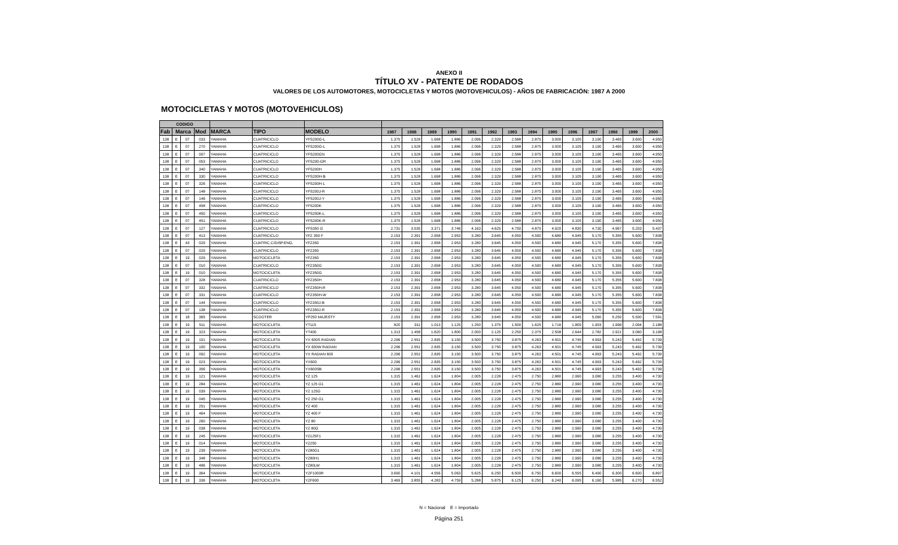ANEXO II
TÍTULO XV - PATENTE DE RODADOS
VALORES DE LOS AUTOMOTORES, MOTOCICLETAS Y MOTOS (MOTOVEHICULOS) - AÑOS DE FABRICACIÓN: 1987 A 2000
MOTOCICLETAS Y MOTOS (MOTOVEHICULOS)
| CODIGO | | | | | | | | | | | | | | | | | | | | |
| --- | --- | --- | --- | --- | --- | --- | --- | --- | --- | --- | --- | --- | --- | --- | --- | --- | --- | --- | --- | --- |
| Fab | Marca | | Mod | MARCA | TIPO | MODELO | 1987 | 1988 | 1989 | 1990 | 1991 | 1992 | 1993 | 1994 | 1995 | 1996 | 1997 | 1998 | 1999 | 2000 |
| 138 | E | 07 | 033 | YAMAHA | CUATRICICLO | YFS200G-L | 1.375 | 1.528 | 1.698 | 1.886 | 2.096 | 2.329 | 2.588 | 2.875 | 3.000 | 3.105 | 3.190 | 3.465 | 3.600 | 4.950 |
| 138 | E | 07 | 270 | YAMAHA | CUATRICICLO | YFS200G-L | 1.375 | 1.528 | 1.698 | 1.886 | 2.096 | 2.329 | 2.588 | 2.875 | 3.000 | 3.105 | 3.190 | 3.465 | 3.600 | 4.950 |
| 138 | E | 07 | 007 | YAMAHA | CUATRICICLO | YFS200GN | 1.375 | 1.528 | 1.698 | 1.886 | 2.096 | 2.329 | 2.588 | 2.875 | 3.000 | 3.105 | 3.190 | 3.465 | 3.600 | 4.950 |
| 138 | E | 07 | 053 | YAMAHA | CUATRICICLO | YFS200-GR | 1.375 | 1.528 | 1.698 | 1.886 | 2.096 | 2.329 | 2.588 | 2.875 | 3.000 | 3.105 | 3.190 | 3.465 | 3.600 | 4.950 |
| 138 | E | 07 | 340 | YAMAHA | CUATRICICLO | YFS200H | 1.375 | 1.528 | 1.698 | 1.886 | 2.096 | 2.329 | 2.588 | 2.875 | 3.000 | 3.105 | 3.190 | 3.465 | 3.600 | 4.950 |
| 138 | E | 07 | 330 | YAMAHA | CUATRICICLO | YFS200H-B | 1.375 | 1.528 | 1.698 | 1.886 | 2.096 | 2.329 | 2.588 | 2.875 | 3.000 | 3.105 | 3.190 | 3.465 | 3.600 | 4.950 |
| 138 | E | 07 | 326 | YAMAHA | CUATRICICLO | YFS200H-L | 1.375 | 1.528 | 1.698 | 1.886 | 2.096 | 2.329 | 2.588 | 2.875 | 3.000 | 3.105 | 3.190 | 3.465 | 3.600 | 4.950 |
| 138 | E | 07 | 148 | YAMAHA | CUATRICICLO | YFS200J-R | 1.375 | 1.528 | 1.698 | 1.886 | 2.096 | 2.329 | 2.588 | 2.875 | 3.000 | 3.105 | 3.190 | 3.465 | 3.600 | 4.950 |
| 138 | E | 07 | 146 | YAMAHA | CUATRICICLO | YFS200J-Y | 1.375 | 1.528 | 1.698 | 1.886 | 2.096 | 2.329 | 2.588 | 2.875 | 3.000 | 3.105 | 3.190 | 3.465 | 3.600 | 4.950 |
| 138 | E | 07 | 458 | YAMAHA | CUATRICICLO | YFS200K | 1.375 | 1.528 | 1.698 | 1.886 | 2.096 | 2.329 | 2.588 | 2.875 | 3.000 | 3.105 | 3.190 | 3.465 | 3.600 | 4.950 |
| 138 | E | 07 | 450 | YAMAHA | CUATRICICLO | YFS200K-L | 1.375 | 1.528 | 1.698 | 1.886 | 2.096 | 2.329 | 2.588 | 2.875 | 3.000 | 3.105 | 3.190 | 3.465 | 3.600 | 4.950 |
| 138 | E | 07 | 451 | YAMAHA | CUATRICICLO | YFS200K-R | 1.375 | 1.528 | 1.698 | 1.886 | 2.096 | 2.329 | 2.588 | 2.875 | 3.000 | 3.105 | 3.190 | 3.465 | 3.600 | 4.950 |
| 138 | E | 07 | 127 | YAMAHA | CUATRICICLO | YFS350 G | 2.731 | 3.035 | 3.371 | 3.746 | 4.163 | 4.625 | 4.750 | 4.875 | 4.920 | 4.830 | 4.730 | 4.967 | 5.203 | 5.437 |
| 138 | E | 07 | 413 | YAMAHA | CUATRICICLO | YFZ 350 F | 2.153 | 2.391 | 2.658 | 2.953 | 3.280 | 3.645 | 4.050 | 4.500 | 4.680 | 4.945 | 5.170 | 5.355 | 5.600 | 7.838 |
| 138 | E | 43 | 029 | YAMAHA | CUATRIC.C/DISP.ENG. | YFZ350 | 2.153 | 2.391 | 2.658 | 2.953 | 3.280 | 3.645 | 4.050 | 4.500 | 4.680 | 4.945 | 5.170 | 5.355 | 5.600 | 7.838 |
| 138 | E | 07 | 029 | YAMAHA | CUATRICICLO | YFZ350 | 2.153 | 2.391 | 2.658 | 2.953 | 3.280 | 3.645 | 4.050 | 4.500 | 4.680 | 4.945 | 5.170 | 5.355 | 5.600 | 7.838 |
| 138 | E | 19 | 029 | YAMAHA | MOTOCICLETA | YFZ350 | 2.153 | 2.391 | 2.658 | 2.953 | 3.280 | 3.645 | 4.050 | 4.500 | 4.680 | 4.945 | 5.170 | 5.355 | 5.600 | 7.838 |
| 138 | E | 07 | 010 | YAMAHA | CUATRICICLO | YFZ350G | 2.153 | 2.391 | 2.658 | 2.953 | 3.280 | 3.645 | 4.050 | 4.500 | 4.680 | 4.945 | 5.170 | 5.355 | 5.600 | 7.838 |
| 138 | E | 19 | 010 | YAMAHA | MOTOCICLETA | YFZ350G | 2.153 | 2.391 | 2.658 | 2.953 | 3.280 | 3.645 | 4.050 | 4.500 | 4.680 | 4.945 | 5.170 | 5.355 | 5.600 | 7.838 |
| 138 | E | 07 | 328 | YAMAHA | CUATRICICLO | YFZ350H | 2.153 | 2.391 | 2.658 | 2.953 | 3.280 | 3.645 | 4.050 | 4.500 | 4.680 | 4.945 | 5.170 | 5.355 | 5.600 | 7.838 |
| 138 | E | 07 | 332 | YAMAHA | CUATRICICLO | YFZ350H-R | 2.153 | 2.391 | 2.658 | 2.953 | 3.280 | 3.645 | 4.050 | 4.500 | 4.680 | 4.945 | 5.170 | 5.355 | 5.600 | 7.838 |
| 138 | E | 07 | 331 | YAMAHA | CUATRICICLO | YFZ350H-W | 2.153 | 2.391 | 2.658 | 2.953 | 3.280 | 3.645 | 4.050 | 4.500 | 4.680 | 4.945 | 5.170 | 5.355 | 5.600 | 7.838 |
| 138 | E | 07 | 144 | YAMAHA | CUATRICICLO | YFZ350J-B | 2.153 | 2.391 | 2.658 | 2.953 | 3.280 | 3.645 | 4.050 | 4.500 | 4.680 | 4.945 | 5.170 | 5.355 | 5.600 | 7.838 |
| 138 | E | 07 | 138 | YAMAHA | CUATRICICLO | YFZ350J-R | 2.153 | 2.391 | 2.658 | 2.953 | 3.280 | 3.645 | 4.050 | 4.500 | 4.680 | 4.945 | 5.170 | 5.355 | 5.600 | 7.838 |
| 138 | E | 18 | 365 | YAMAHA | SCOOTER | YP250 MAJESTY | 2.153 | 2.391 | 2.658 | 2.953 | 3.280 | 3.645 | 4.050 | 4.500 | 4.680 | 4.945 | 5.060 | 5.250 | 5.500 | 7.591 |
| 138 | E | 19 | 511 | YAMAHA | MOTOCICLETA | YT115 | 820 | 911 | 1.013 | 1.125 | 1.250 | 1.375 | 1.500 | 1.625 | 1.716 | 1.809 | 1.903 | 1.998 | 2.094 | 2.188 |
| 138 | E | 19 | 323 | YAMAHA | MOTOCICLETA | YT400 | 1.313 | 1.458 | 1.620 | 1.800 | 2.000 | 2.125 | 2.250 | 2.375 | 2.508 | 2.644 | 2.782 | 2.921 | 3.060 | 3.198 |
| 138 | E | 19 | 101 | YAMAHA | MOTOCICLETA | YX 600S RADIAN | 2.296 | 2.551 | 2.835 | 3.150 | 3.500 | 3.750 | 3.875 | 4.263 | 4.501 | 4.745 | 4.993 | 5.243 | 5.492 | 5.739 |
| 138 | E | 19 | 100 | YAMAHA | MOTOCICLETA | YX 600W RADIAN | 2.296 | 2.551 | 2.835 | 3.150 | 3.500 | 3.750 | 3.875 | 4.263 | 4.501 | 4.745 | 4.993 | 5.243 | 5.492 | 5.739 |
| 138 | E | 19 | 092 | YAMAHA | MOTOCICLETA | YX RADIAN 600 | 2.296 | 2.551 | 2.835 | 3.150 | 3.500 | 3.750 | 3.875 | 4.263 | 4.501 | 4.745 | 4.993 | 5.243 | 5.492 | 5.739 |
| 138 | E | 19 | 023 | YAMAHA | MOTOCICLETA | YX600 | 2.296 | 2.551 | 2.835 | 3.150 | 3.500 | 3.750 | 3.875 | 4.263 | 4.501 | 4.745 | 4.993 | 5.243 | 5.492 | 5.739 |
| 138 | E | 19 | 356 | YAMAHA | MOTOCICLETA | YX600SB | 2.296 | 2.551 | 2.835 | 3.150 | 3.500 | 3.750 | 3.875 | 4.263 | 4.501 | 4.745 | 4.993 | 5.243 | 5.492 | 5.739 |
| 138 | E | 19 | 121 | YAMAHA | MOTOCICLETA | YZ 125 | 1.315 | 1.461 | 1.624 | 1.804 | 2.005 | 2.228 | 2.475 | 2.750 | 2.880 | 2.990 | 3.080 | 3.255 | 3.400 | 4.730 |
| 138 | E | 19 | 284 | YAMAHA | MOTOCICLETA | YZ 125 G1 | 1.315 | 1.461 | 1.624 | 1.804 | 2.005 | 2.228 | 2.475 | 2.750 | 2.880 | 2.990 | 3.080 | 3.255 | 3.400 | 4.730 |
| 138 | E | 19 | 039 | YAMAHA | MOTOCICLETA | YZ 125G | 1.315 | 1.461 | 1.624 | 1.804 | 2.005 | 2.228 | 2.475 | 2.750 | 2.880 | 2.990 | 3.080 | 3.255 | 3.400 | 4.730 |
| 138 | E | 19 | 045 | YAMAHA | MOTOCICLETA | YZ 250 G1 | 1.315 | 1.461 | 1.624 | 1.804 | 2.005 | 2.228 | 2.475 | 2.750 | 2.880 | 2.990 | 3.080 | 3.255 | 3.400 | 4.730 |
| 138 | E | 19 | 251 | YAMAHA | MOTOCICLETA | YZ 400 | 1.315 | 1.461 | 1.624 | 1.804 | 2.005 | 2.228 | 2.475 | 2.750 | 2.880 | 2.990 | 3.080 | 3.255 | 3.400 | 4.730 |
| 138 | E | 19 | 464 | YAMAHA | MOTOCICLETA | YZ 400 F | 1.315 | 1.461 | 1.624 | 1.804 | 2.005 | 2.228 | 2.475 | 2.750 | 2.880 | 2.990 | 3.080 | 3.255 | 3.400 | 4.730 |
| 138 | E | 19 | 260 | YAMAHA | MOTOCICLETA | YZ 80 | 1.315 | 1.461 | 1.624 | 1.804 | 2.005 | 2.228 | 2.475 | 2.750 | 2.880 | 2.990 | 3.080 | 3.255 | 3.400 | 4.730 |
| 138 | E | 19 | 038 | YAMAHA | MOTOCICLETA | YZ 80G | 1.315 | 1.461 | 1.624 | 1.804 | 2.005 | 2.228 | 2.475 | 2.750 | 2.880 | 2.990 | 3.080 | 3.255 | 3.400 | 4.730 |
| 138 | E | 19 | 245 | YAMAHA | MOTOCICLETA | YZ125F1 | 1.315 | 1.461 | 1.624 | 1.804 | 2.005 | 2.228 | 2.475 | 2.750 | 2.880 | 2.990 | 3.080 | 3.255 | 3.400 | 4.730 |
| 138 | E | 19 | 014 | YAMAHA | MOTOCICLETA | YZ250 | 1.315 | 1.461 | 1.624 | 1.804 | 2.005 | 2.228 | 2.475 | 2.750 | 2.880 | 2.990 | 3.080 | 3.255 | 3.400 | 4.730 |
| 138 | E | 19 | 239 | YAMAHA | MOTOCICLETA | YZ80G1 | 1.315 | 1.461 | 1.624 | 1.804 | 2.005 | 2.228 | 2.475 | 2.750 | 2.880 | 2.990 | 3.080 | 3.255 | 3.400 | 4.730 |
| 138 | E | 19 | 348 | YAMAHA | MOTOCICLETA | YZ80H1 | 1.315 | 1.461 | 1.624 | 1.804 | 2.005 | 2.228 | 2.475 | 2.750 | 2.880 | 2.990 | 3.080 | 3.255 | 3.400 | 4.730 |
| 138 | E | 19 | 486 | YAMAHA | MOTOCICLETA | YZ80LW | 1.315 | 1.461 | 1.624 | 1.804 | 2.005 | 2.228 | 2.475 | 2.750 | 2.880 | 2.990 | 3.080 | 3.255 | 3.400 | 4.730 |
| 138 | E | 19 | 364 | YAMAHA | MOTOCICLETA | YZF1000R | 3.690 | 4.101 | 4.556 | 5.063 | 5.625 | 6.250 | 6.500 | 6.750 | 6.600 | 6.555 | 6.490 | 6.300 | 6.600 | 6.897 |
| 138 | E | 19 | 336 | YAMAHA | MOTOCICLETA | YZF600 | 3.469 | 3.855 | 4.283 | 4.759 | 5.288 | 5.875 | 6.125 | 6.250 | 6.240 | 6.095 | 6.160 | 5.985 | 6.270 | 6.552 |
N = Nacional E = Importado
Página 251